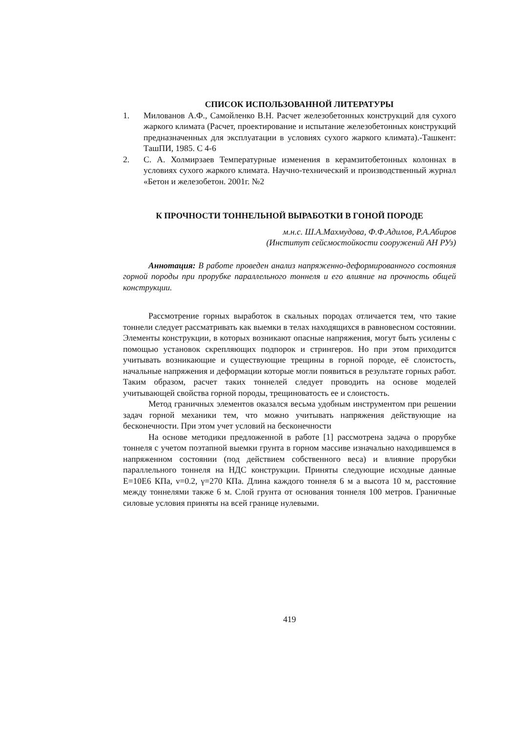СПИСОК ИСПОЛЬЗОВАННОЙ ЛИТЕРАТУРЫ
1. Милованов А.Ф., Самойленко В.Н. Расчет железобетонных конструкций для сухого жаркого климата (Расчет, проектирование и испытание железобетонных конструкций предназначенных для эксплуатации в условиях сухого жаркого климата).-Ташкент: ТашПИ, 1985. С 4-6
2. С. А. Холмирзаев Температурные изменения в керамзитобетонных колоннах в условиях сухого жаркого климата. Научно-технический и производственный журнал «Бетон и железобетон. 2001г. №2
К ПРОЧНОСТИ ТОННЕЛЬНОЙ ВЫРАБОТКИ В ГОНОЙ ПОРОДЕ
м.н.с. Ш.А.Махмудова, Ф.Ф.Адилов, Р.А.Абиров
(Институт сейсмостойкости сооружений АН РУз)
Аннотация: В работе проведен анализ напряженно-деформированного состояния горной породы при прорубке параллельного тоннеля и его влияние на прочность общей конструкции.
Рассмотрение горных выработок в скальных породах отличается тем, что такие тоннели следует рассматривать как выемки в телах находящихся в равновесном состоянии. Элементы конструкции, в которых возникают опасные напряжения, могут быть усилены с помощью установок скрепляющих подпорок и стрингеров. Но при этом приходится учитывать возникающие и существующие трещины в горной породе, её слоистость, начальные напряжения и деформации которые могли появиться в результате горных работ. Таким образом, расчет таких тоннелей следует проводить на основе моделей учитывающей свойства горной породы, трещиноватость ее и слоистость.
Метод граничных элементов оказался весьма удобным инструментом при решении задач горной механики тем, что можно учитывать напряжения действующие на бесконечности. При этом учет условий на бесконечности
На основе методики предложенной в работе [1] рассмотрена задача о прорубке тоннеля с учетом поэтапной выемки грунта в горном массиве изначально находившемся в напряженном состоянии (под действием собственного веса) и влияние прорубки параллельного тоннеля на НДС конструкции. Приняты следующие исходные данные Е=10Е6 КПа, ν=0.2, γ=270 КПа. Длина каждого тоннеля 6 м а высота 10 м, расстояние между тоннелями также 6 м. Слой грунта от основания тоннеля 100 метров. Граничные силовые условия приняты на всей границе нулевыми.
419